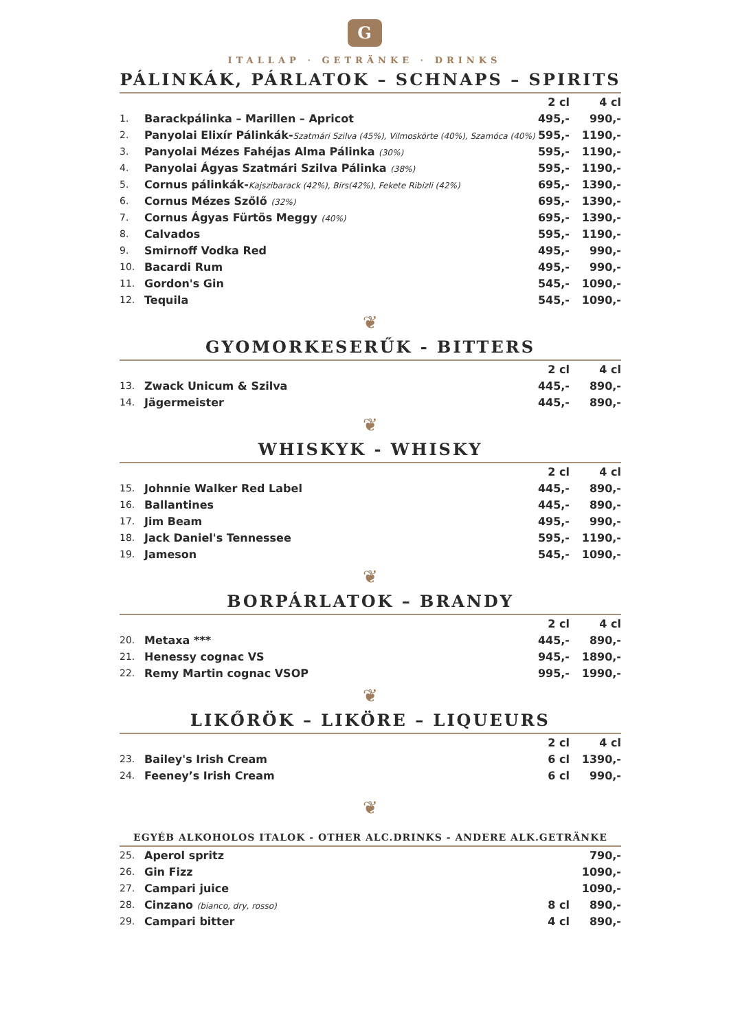G
ITALLAP · GETRÄNKE · DRINKS
PÁLINKÁK, PÁRLATOK – SCHNAPS – SPIRITS
| | | 2 cl | 4 cl |
| --- | --- | --- | --- |
| 1. | Barackpálinka – Marillen – Apricot | 495,- | 990,- |
| 2. | Panyolai Elixír Pálinkák- Szatmári Szilva (45%), Vilmoskörte (40%), Szamóca (40%) | 595,- | 1190,- |
| 3. | Panyolai Mézes Fahéjas Alma Pálinka (30%) | 595,- | 1190,- |
| 4. | Panyolai Ágyas Szatmári Szilva Pálinka (38%) | 595,- | 1190,- |
| 5. | Cornus pálinkák- Kajszibarack (42%), Birs(42%), Fekete Ribizli (42%) | 695,- | 1390,- |
| 6. | Cornus Mézes Szőlő (32%) | 695,- | 1390,- |
| 7. | Cornus Ágyas Fürtös Meggy (40%) | 695,- | 1390,- |
| 8. | Calvados | 595,- | 1190,- |
| 9. | Smirnoff Vodka Red | 495,- | 990,- |
| 10. | Bacardi Rum | 495,- | 990,- |
| 11. | Gordon's Gin | 545,- | 1090,- |
| 12. | Tequila | 545,- | 1090,- |
❦
GYOMORKESERŰK - BITTERS
| | | 2 cl | 4 cl |
| --- | --- | --- | --- |
| 13. | Zwack Unicum & Szilva | 445,- | 890,- |
| 14. | Jägermeister | 445,- | 890,- |
❦
WHISKYK - WHISKY
| | | 2 cl | 4 cl |
| --- | --- | --- | --- |
| 15. | Johnnie Walker Red Label | 445,- | 890,- |
| 16. | Ballantines | 445,- | 890,- |
| 17. | Jim Beam | 495,- | 990,- |
| 18. | Jack Daniel's Tennessee | 595,- | 1190,- |
| 19. | Jameson | 545,- | 1090,- |
❦
BORPÁRLATOK – BRANDY
| | | 2 cl | 4 cl |
| --- | --- | --- | --- |
| 20. | Metaxa *** | 445,- | 890,- |
| 21. | Henessy cognac VS | 945,- | 1890,- |
| 22. | Remy Martin cognac VSOP | 995,- | 1990,- |
❦
LIKŐRÖK – LIKÖRE – LIQUEURS
| | | 2 cl | 4 cl |
| --- | --- | --- | --- |
| 23. | Bailey's Irish Cream | 6 cl | 1390,- |
| 24. | Feeney’s Irish Cream | 6 cl | 990,- |
❦
EGYÉB ALKOHOLOS ITALOK - OTHER ALC.DRINKS - ANDERE ALK.GETRÄNKE
| 25. | Aperol spritz | | 790,- |
| 26. | Gin Fizz | | 1090,- |
| 27. | Campari juice | | 1090,- |
| 28. | Cinzano (bianco, dry, rosso) | 8 cl | 890,- |
| 29. | Campari bitter | 4 cl | 890,- |